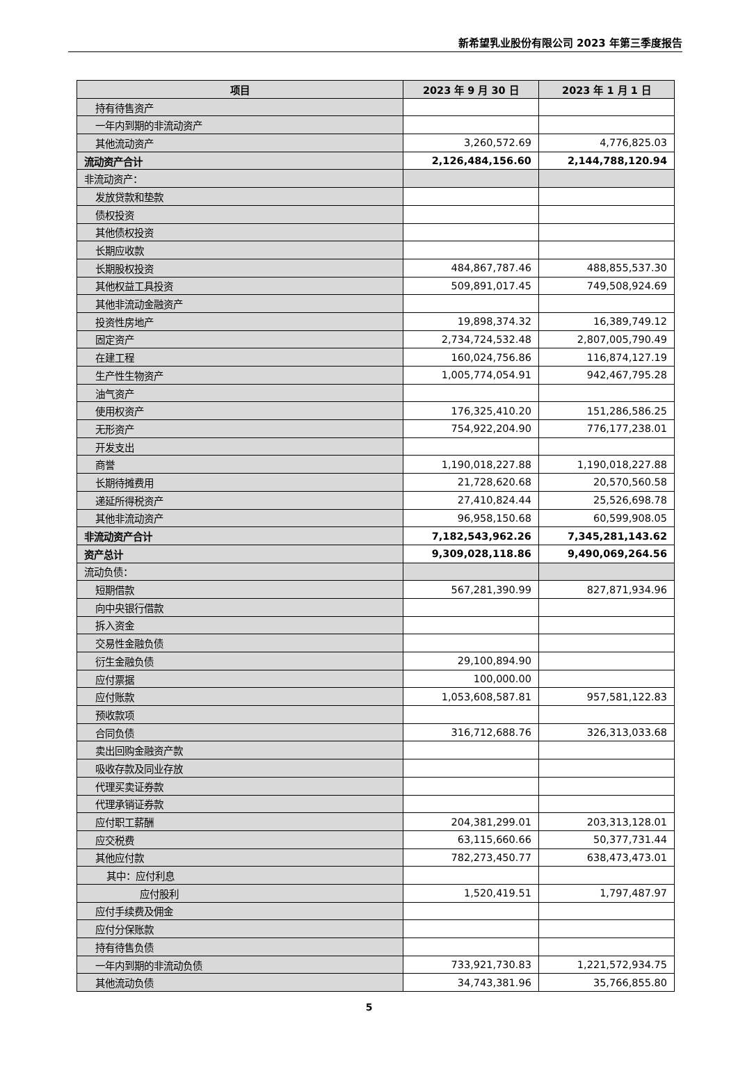新希望乳业股份有限公司 2023 年第三季度报告
| 项目 | 2023 年 9 月 30 日 | 2023 年 1 月 1 日 |
| --- | --- | --- |
| 持有待售资产 | | |
| 一年内到期的非流动资产 | | |
| 其他流动资产 | 3,260,572.69 | 4,776,825.03 |
| 流动资产合计 | 2,126,484,156.60 | 2,144,788,120.94 |
| 非流动资产： | | |
| 发放贷款和垫款 | | |
| 债权投资 | | |
| 其他债权投资 | | |
| 长期应收款 | | |
| 长期股权投资 | 484,867,787.46 | 488,855,537.30 |
| 其他权益工具投资 | 509,891,017.45 | 749,508,924.69 |
| 其他非流动金融资产 | | |
| 投资性房地产 | 19,898,374.32 | 16,389,749.12 |
| 固定资产 | 2,734,724,532.48 | 2,807,005,790.49 |
| 在建工程 | 160,024,756.86 | 116,874,127.19 |
| 生产性生物资产 | 1,005,774,054.91 | 942,467,795.28 |
| 油气资产 | | |
| 使用权资产 | 176,325,410.20 | 151,286,586.25 |
| 无形资产 | 754,922,204.90 | 776,177,238.01 |
| 开发支出 | | |
| 商誉 | 1,190,018,227.88 | 1,190,018,227.88 |
| 长期待摊费用 | 21,728,620.68 | 20,570,560.58 |
| 递延所得税资产 | 27,410,824.44 | 25,526,698.78 |
| 其他非流动资产 | 96,958,150.68 | 60,599,908.05 |
| 非流动资产合计 | 7,182,543,962.26 | 7,345,281,143.62 |
| 资产总计 | 9,309,028,118.86 | 9,490,069,264.56 |
| 流动负债： | | |
| 短期借款 | 567,281,390.99 | 827,871,934.96 |
| 向中央银行借款 | | |
| 拆入资金 | | |
| 交易性金融负债 | | |
| 衍生金融负债 | 29,100,894.90 | |
| 应付票据 | 100,000.00 | |
| 应付账款 | 1,053,608,587.81 | 957,581,122.83 |
| 预收款项 | | |
| 合同负债 | 316,712,688.76 | 326,313,033.68 |
| 卖出回购金融资产款 | | |
| 吸收存款及同业存放 | | |
| 代理买卖证券款 | | |
| 代理承销证券款 | | |
| 应付职工薪酬 | 204,381,299.01 | 203,313,128.01 |
| 应交税费 | 63,115,660.66 | 50,377,731.44 |
| 其他应付款 | 782,273,450.77 | 638,473,473.01 |
| 其中：应付利息 | | |
| 应付股利 | 1,520,419.51 | 1,797,487.97 |
| 应付手续费及佣金 | | |
| 应付分保账款 | | |
| 持有待售负债 | | |
| 一年内到期的非流动负债 | 733,921,730.83 | 1,221,572,934.75 |
| 其他流动负债 | 34,743,381.96 | 35,766,855.80 |
5